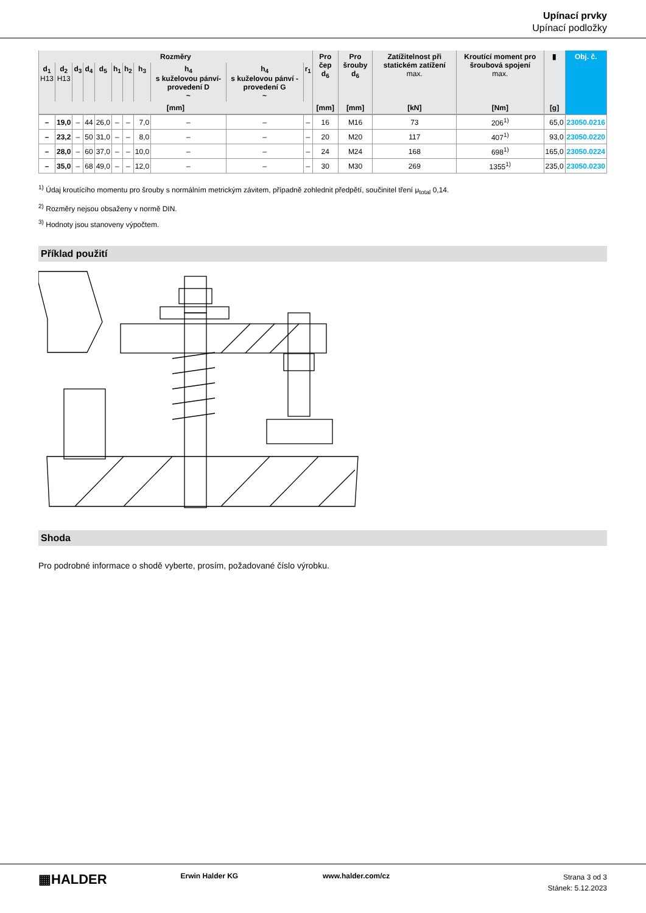Upínací prvky
Upínací podložky
| Rozměry | | | | | | | | | | | Pro čep d<sub>6</sub> | Pro šrouby d<sub>6</sub> | Zatížitelnost při statickém zatížení max. | Kroutící moment pro šroubová spojení max. | ▮ | Obj. č. |
| --- | --- | --- | --- | --- | --- | --- | --- | --- | --- | --- | --- | --- | --- | --- | --- | --- |
| d<sub>1</sub> H13 | d<sub>2</sub> H13 | d<sub>3</sub> | d<sub>4</sub> | d<sub>5</sub> | h<sub>1</sub> | h<sub>2</sub> | h<sub>3</sub> | h<sub>4</sub> s kuželovou pánví-provedení D ~ | h<sub>4</sub> s kuželovou pánví - provedení G ~ | r<sub>1</sub> | | | | | | |
| [mm] | | | | | | | | | | | [mm] | [mm] | [kN] | [Nm] | [g] | |
| – | 19,0 | – | 44 | 26,0 | – | – | 7,0 | – | – | – | 16 | M16 | 73 | 206<sup>1)</sup> | 65,0 | 23050.0216 |
| – | 23,2 | – | 50 | 31,0 | – | – | 8,0 | – | – | – | 20 | M20 | 117 | 407<sup>1)</sup> | 93,0 | 23050.0220 |
| – | 28,0 | – | 60 | 37,0 | – | – | 10,0 | – | – | – | 24 | M24 | 168 | 698<sup>1)</sup> | 165,0 | 23050.0224 |
| – | 35,0 | – | 68 | 49,0 | – | – | 12,0 | – | – | – | 30 | M30 | 269 | 1355<sup>1)</sup> | 235,0 | 23050.0230 |
<sup>1)</sup> Údaj kroutícího momentu pro šrouby s normálním metrickým závitem, případně zohlednit předpětí, součinitel tření μ<sub>total</sub> 0,14.
<sup>2)</sup> Rozměry nejsou obsaženy v normě DIN.
<sup>3)</sup> Hodnoty jsou stanoveny výpočtem.
Příklad použití
Shoda
Pro podrobné informace o shodě vyberte, prosím, požadované číslo výrobku.
▦HALDER
Erwin Halder KG www.halder.com/cz
Strana 3 od 3
Stánek: 5.12.2023